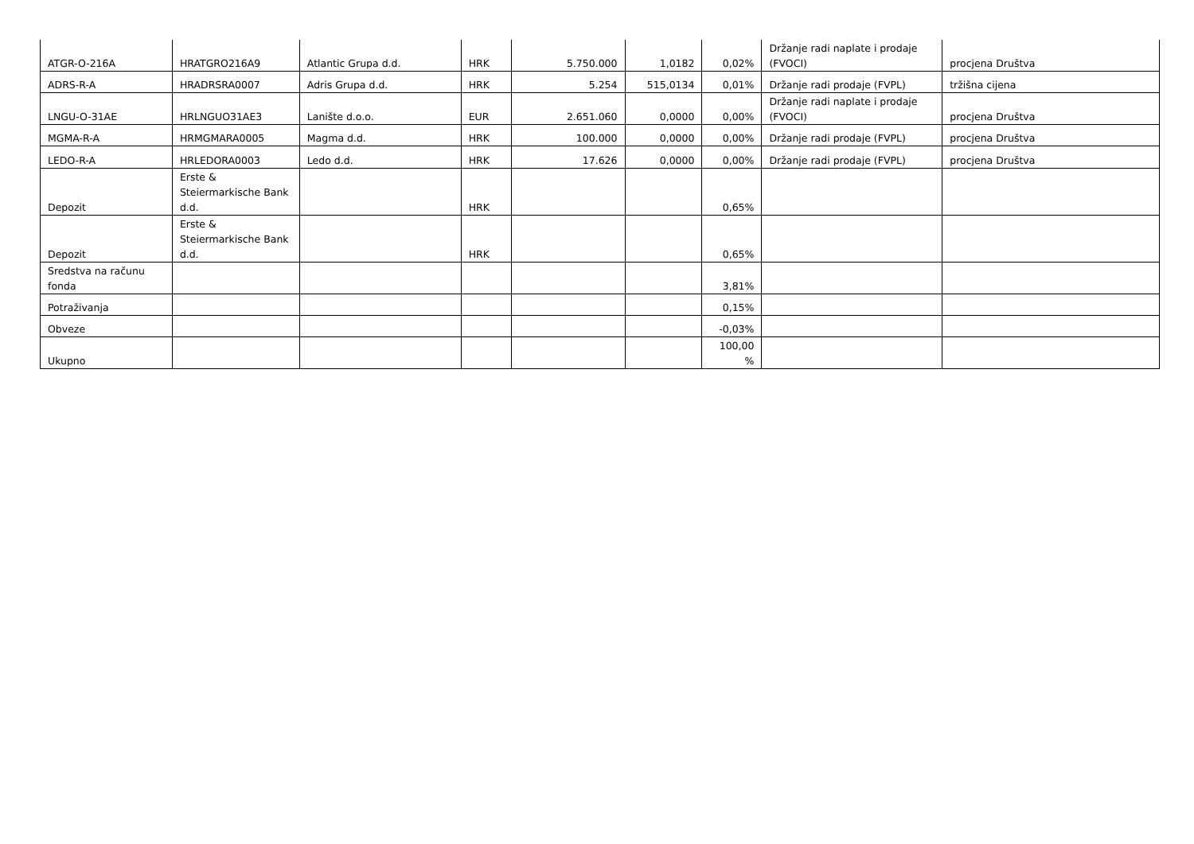| ATGR-O-216A | HRATGRO216A9 | Atlantic Grupa d.d. | HRK | 5.750.000 | 1,0182 | 0,02% | Držanje radi naplate i prodaje (FVOCI) | procjena Društva |
| ADRS-R-A | HRADRSRA0007 | Adris Grupa d.d. | HRK | 5.254 | 515,0134 | 0,01% | Držanje radi prodaje (FVPL) | tržišna cijena |
| LNGU-O-31AE | HRLNGUO31AE3 | Lanište d.o.o. | EUR | 2.651.060 | 0,0000 | 0,00% | Držanje radi naplate i prodaje (FVOCI) | procjena Društva |
| MGMA-R-A | HRMGMARA0005 | Magma d.d. | HRK | 100.000 | 0,0000 | 0,00% | Držanje radi prodaje (FVPL) | procjena Društva |
| LEDO-R-A | HRLEDORA0003 | Ledo d.d. | HRK | 17.626 | 0,0000 | 0,00% | Držanje radi prodaje (FVPL) | procjena Društva |
| Depozit | Erste & Steiermarkische Bank d.d. | | HRK | | | 0,65% | | |
| Depozit | Erste & Steiermarkische Bank d.d. | | HRK | | | 0,65% | | |
| Sredstva na računu fonda | | | | | | 3,81% | | |
| Potraživanja | | | | | | 0,15% | | |
| Obveze | | | | | | -0,03% | | |
| Ukupno | | | | | | 100,00 % | | |